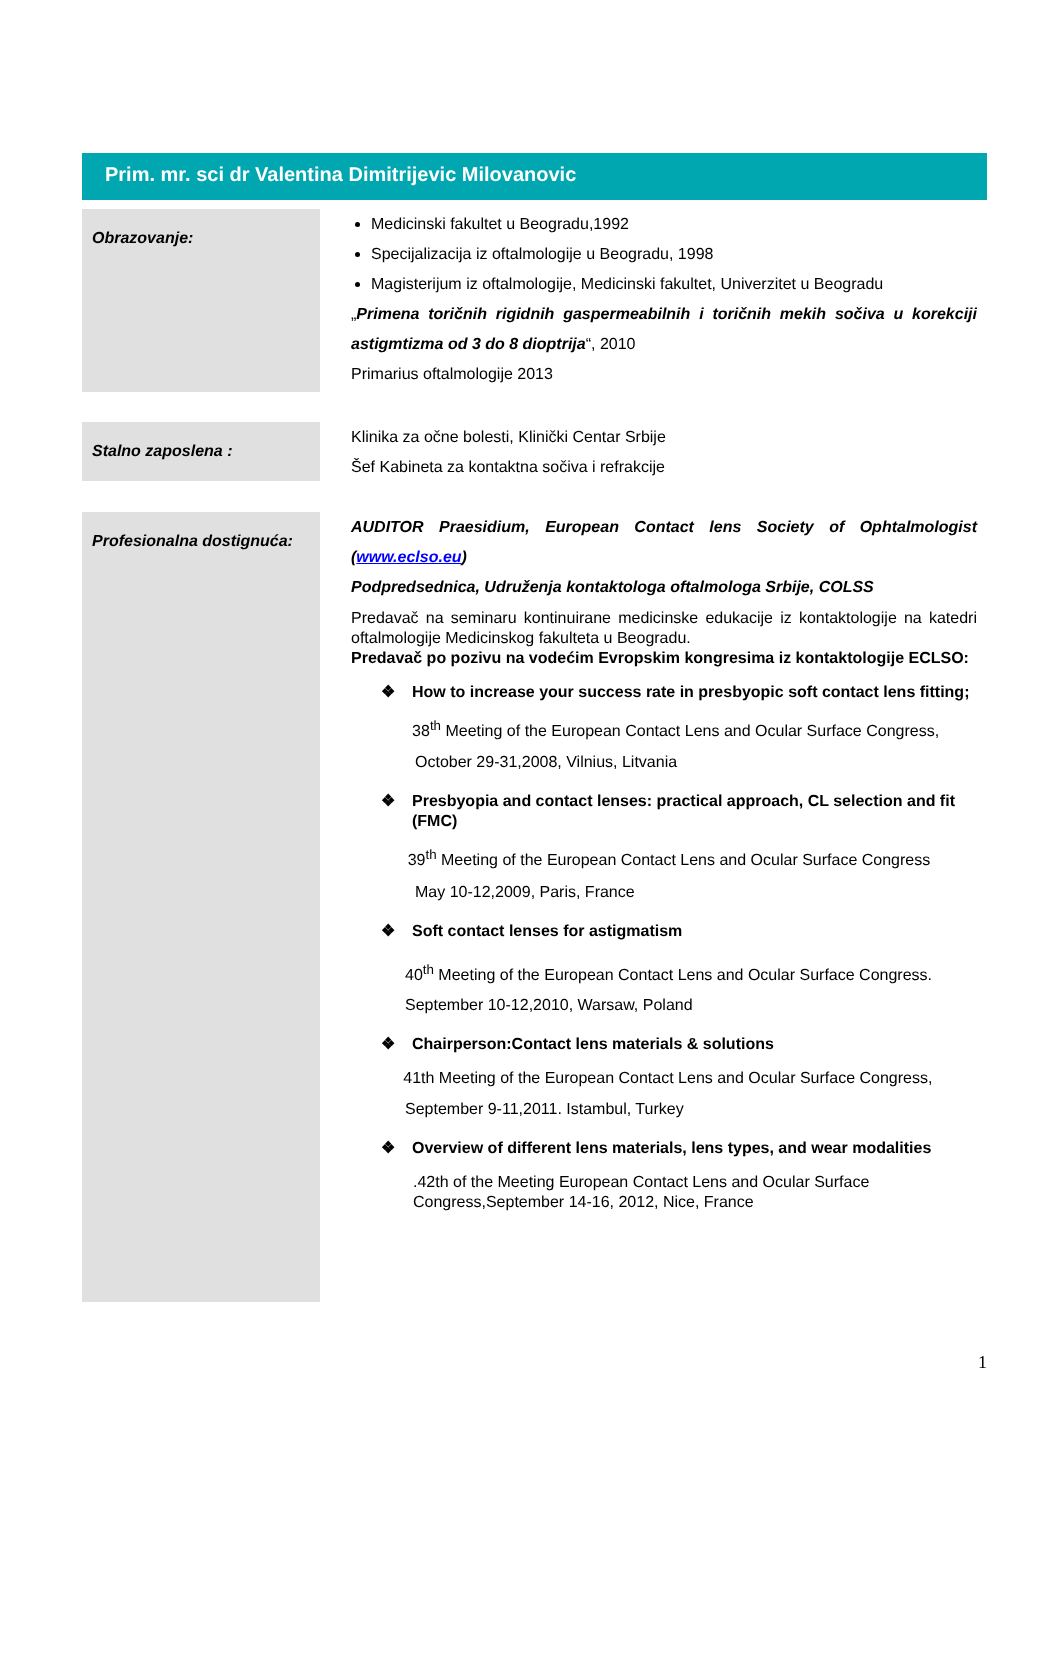Prim. mr. sci dr Valentina Dimitrijevic Milovanovic
Obrazovanje:
Medicinski fakultet u Beogradu,1992
Specijalizacija iz oftalmologije u Beogradu, 1998
Magisterijum iz oftalmologije, Medicinski fakultet, Univerzitet u Beogradu
„Primena toričnih rigidnih gaspermeabilnih i toričnih mekih sočiva u korekciji astigmtizma od 3 do 8 dioptrija“, 2010
Primarius oftalmologije 2013
Stalno zaposlena :
Klinika za očne bolesti, Klinički Centar Srbije
Šef Kabineta za kontaktna sočiva i refrakcije
Profesionalna dostignuća:
AUDITOR Praesidium, European Contact lens Society of Ophtalmologist (www.eclso.eu)
Podpredsednica, Udruženja kontaktologa oftalmologa Srbije, COLSS
Predavač na seminaru kontinuirane medicinske edukacije iz kontaktologije na katedri oftalmologije Medicinskog fakulteta u Beogradu.
Predavač po pozivu na vodećim Evropskim kongresima iz kontaktologije ECLSO:
❖ How to increase your success rate in presbyopic soft contact lens fitting;
38<sup>th</sup> Meeting of the European Contact Lens and Ocular Surface Congress,
October 29-31,2008, Vilnius, Litvania
❖ Presbyopia and contact lenses: practical approach, CL selection and fit (FMC)
39<sup>th</sup> Meeting of the European Contact Lens and Ocular Surface Congress
May 10-12,2009, Paris, France
❖ Soft contact lenses for astigmatism
40<sup>th</sup> Meeting of the European Contact Lens and Ocular Surface Congress.
September 10-12,2010, Warsaw, Poland
❖ Chairperson:Contact lens materials & solutions
41th Meeting of the European Contact Lens and Ocular Surface Congress,
September 9-11,2011. Istambul, Turkey
❖ Overview of different lens materials, lens types, and wear modalities
.42th of the Meeting European Contact Lens and Ocular Surface Congress,September 14-16, 2012, Nice, France
1